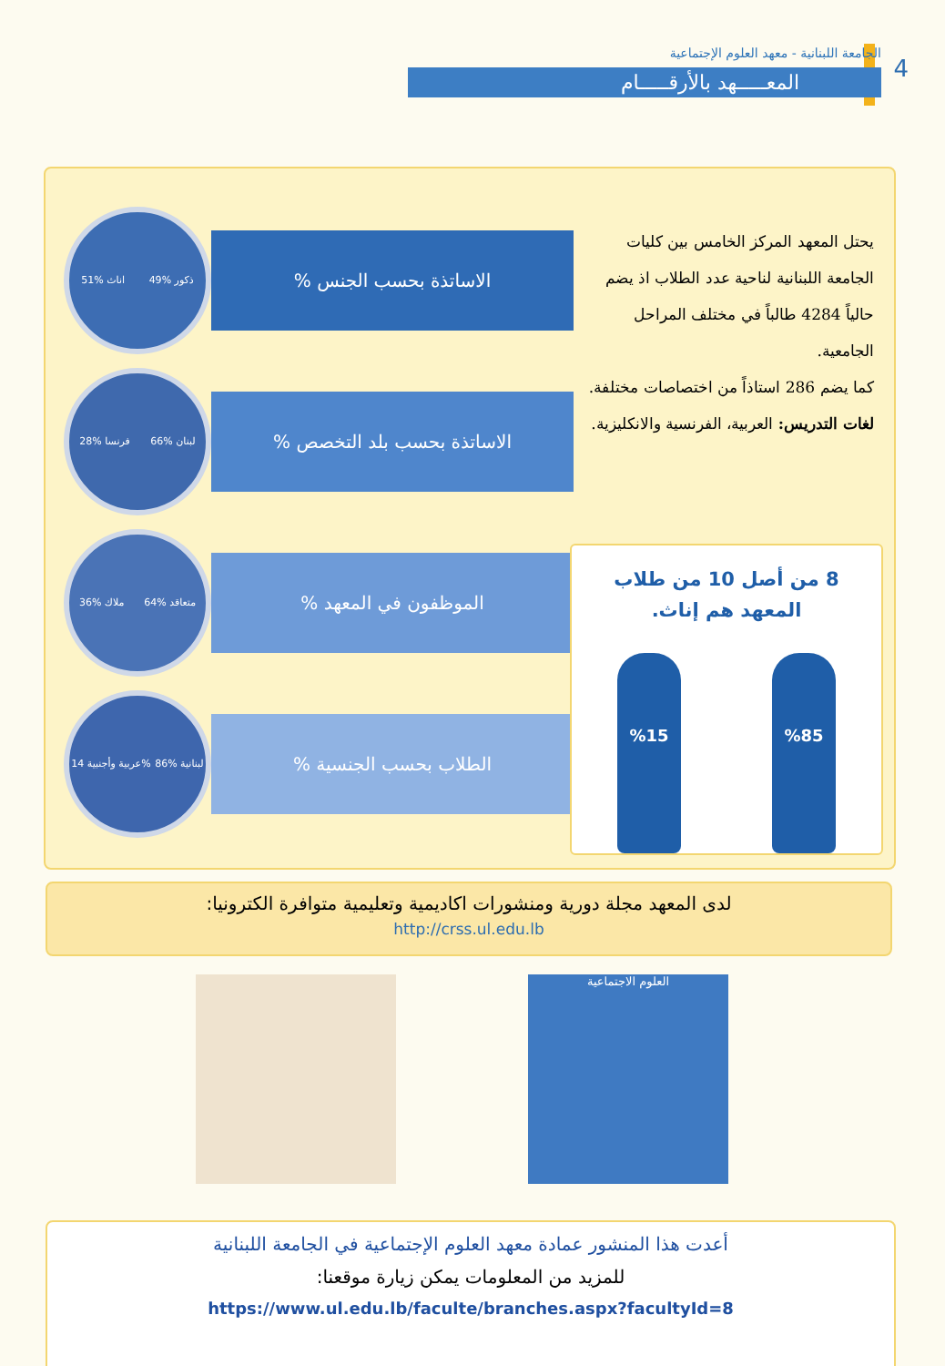4
الجامعة اللبنانية - معهد العلوم الإجتماعية
المعـــــهد بالأرقـــــام
يحتل المعهد المركز الخامس بين كليات الجامعة اللبنانية لناحية عدد الطلاب اذ يضم حالياً 4284 طالباً في مختلف المراحل الجامعية.
كما يضم 286 استاذاً من اختصاصات مختلفة.
لغات التدريس: العربية، الفرنسية والانكليزية.
اناث %51 ذكور %49
الاساتذة بحسب الجنس %
فرنسا %28 لبنان %66
الاساتذة بحسب بلد التخصص %
ملاك %36 متعاقد %64
الموظفون في المعهد %
عربية وأجنبية 14% لبنانية %86
الطلاب بحسب الجنسية %
8 من أصل 10 من طلاب المعهد هم إناث.
%85 %15
لدى المعهد مجلة دورية ومنشورات اكاديمية وتعليمية متوافرة الكترونيا:
http://crss.ul.edu.lb
العلوم الاجتماعية
أعدت هذا المنشور عمادة معهد العلوم الإجتماعية في الجامعة اللبنانية
للمزيد من المعلومات يمكن زيارة موقعنا:
https://www.ul.edu.lb/faculte/branches.aspx?facultyId=8